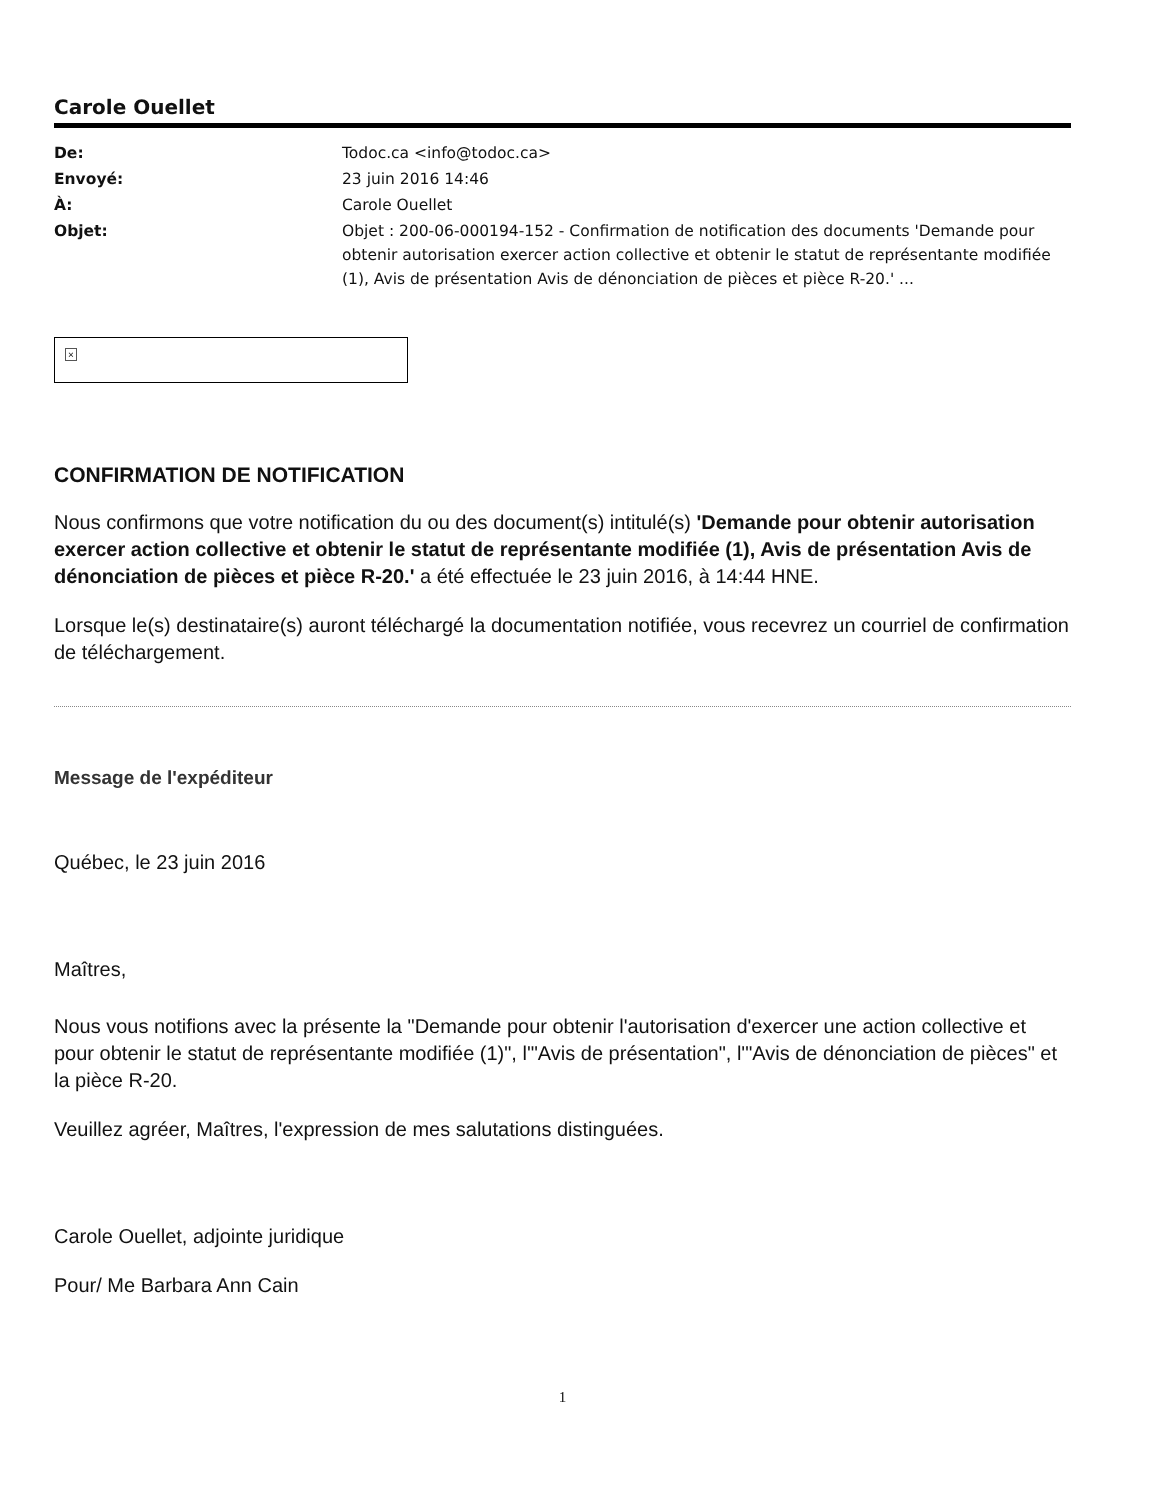Carole Ouellet
| De: | Todoc.ca <info@todoc.ca> |
| Envoyé: | 23 juin 2016 14:46 |
| À: | Carole Ouellet |
| Objet: | Objet : 200-06-000194-152 - Confirmation de notification des documents 'Demande pour obtenir autorisation exercer action collective et obtenir le statut de représentante modifiée (1), Avis de présentation Avis de dénonciation de pièces et pièce R-20.' ... |
×
CONFIRMATION DE NOTIFICATION
Nous confirmons que votre notification du ou des document(s) intitulé(s) 'Demande pour obtenir autorisation exercer action collective et obtenir le statut de représentante modifiée (1), Avis de présentation Avis de dénonciation de pièces et pièce R-20.' a été effectuée le 23 juin 2016, à 14:44 HNE.
Lorsque le(s) destinataire(s) auront téléchargé la documentation notifiée, vous recevrez un courriel de confirmation de téléchargement.
Message de l'expéditeur
Québec, le 23 juin 2016
Maîtres,
Nous vous notifions avec la présente la "Demande pour obtenir l'autorisation d'exercer une action collective et pour obtenir le statut de représentante modifiée (1)", l'"Avis de présentation", l'"Avis de dénonciation de pièces" et la pièce R-20.
Veuillez agréer, Maîtres, l'expression de mes salutations distinguées.
Carole Ouellet, adjointe juridique
Pour/ Me Barbara Ann Cain
1